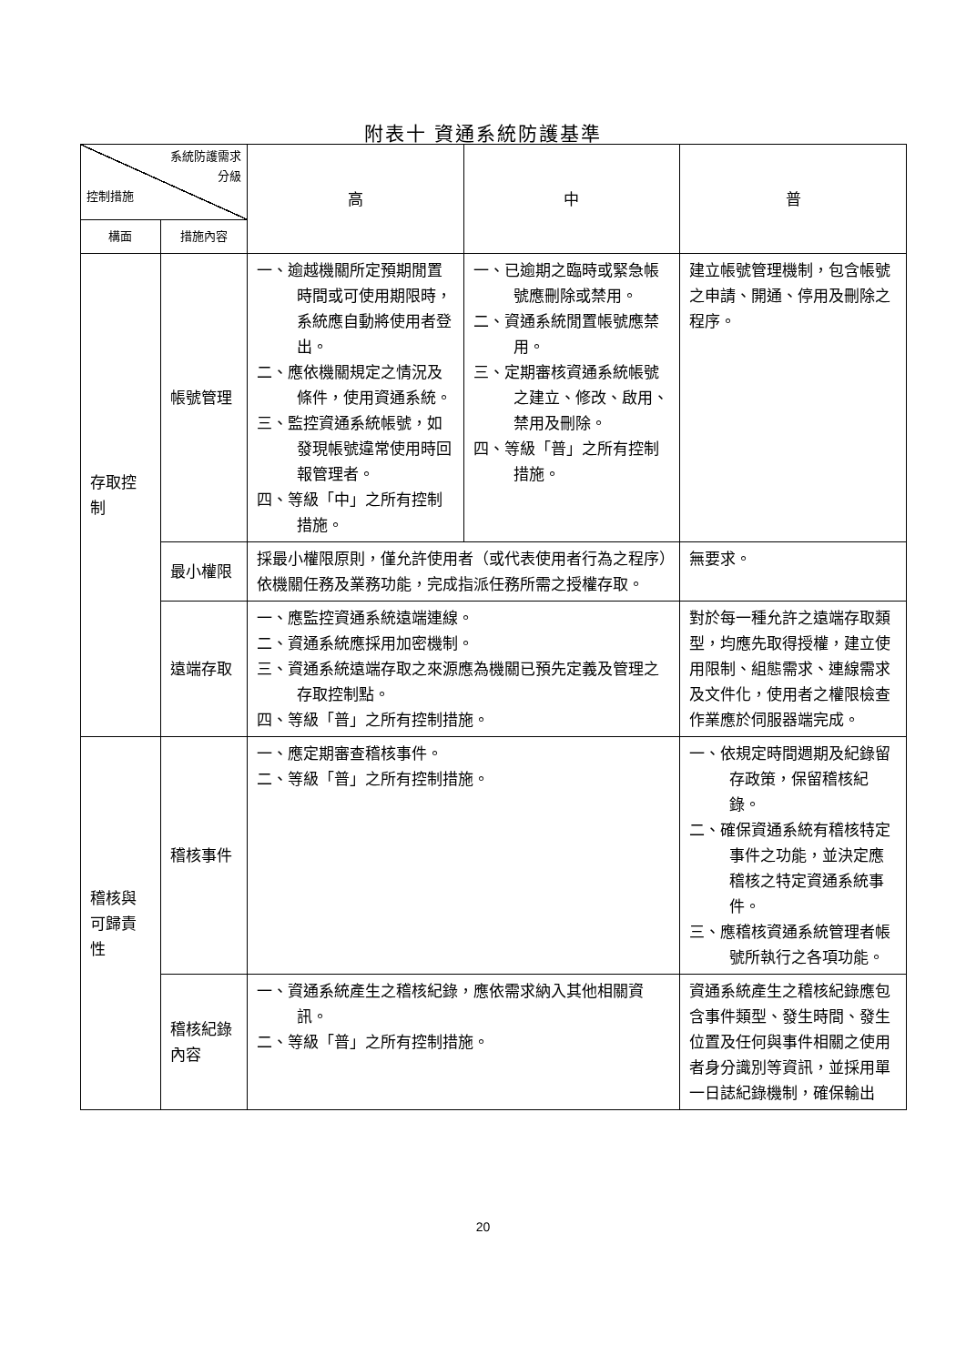附表十 資通系統防護基準
| 系統防護需求 分級 控制措施 | | 高 | 中 | 普 |
| --- | --- | --- | --- | --- |
| 構面 | 措施內容 | | | |
| 存取控制 | 帳號管理 | 一、逾越機關所定預期閒置時間或可使用期限時，系統應自動將使用者登出。 二、應依機關規定之情況及條件，使用資通系統。 三、監控資通系統帳號，如發現帳號違常使用時回報管理者。 四、等級「中」之所有控制措施。 | 一、已逾期之臨時或緊急帳號應刪除或禁用。 二、資通系統閒置帳號應禁用。 三、定期審核資通系統帳號之建立、修改、啟用、禁用及刪除。 四、等級「普」之所有控制措施。 | 建立帳號管理機制，包含帳號之申請、開通、停用及刪除之程序。 |
| | 最小權限 | 採最小權限原則，僅允許使用者（或代表使用者行為之程序）依機關任務及業務功能，完成指派任務所需之授權存取。 | | 無要求。 |
| | 遠端存取 | 一、應監控資通系統遠端連線。 二、資通系統應採用加密機制。 三、資通系統遠端存取之來源應為機關已預先定義及管理之存取控制點。 四、等級「普」之所有控制措施。 | | 對於每一種允許之遠端存取類型，均應先取得授權，建立使用限制、組態需求、連線需求及文件化，使用者之權限檢查作業應於伺服器端完成。 |
| 稽核與可歸責性 | 稽核事件 | 一、應定期審查稽核事件。 二、等級「普」之所有控制措施。 | | 一、依規定時間週期及紀錄留存政策，保留稽核紀錄。 二、確保資通系統有稽核特定事件之功能，並決定應稽核之特定資通系統事件。 三、應稽核資通系統管理者帳號所執行之各項功能。 |
| | 稽核紀錄內容 | 一、資通系統產生之稽核紀錄，應依需求納入其他相關資訊。 二、等級「普」之所有控制措施。 | | 資通系統產生之稽核紀錄應包含事件類型、發生時間、發生位置及任何與事件相關之使用者身分識別等資訊，並採用單一日誌紀錄機制，確保輸出 |
20